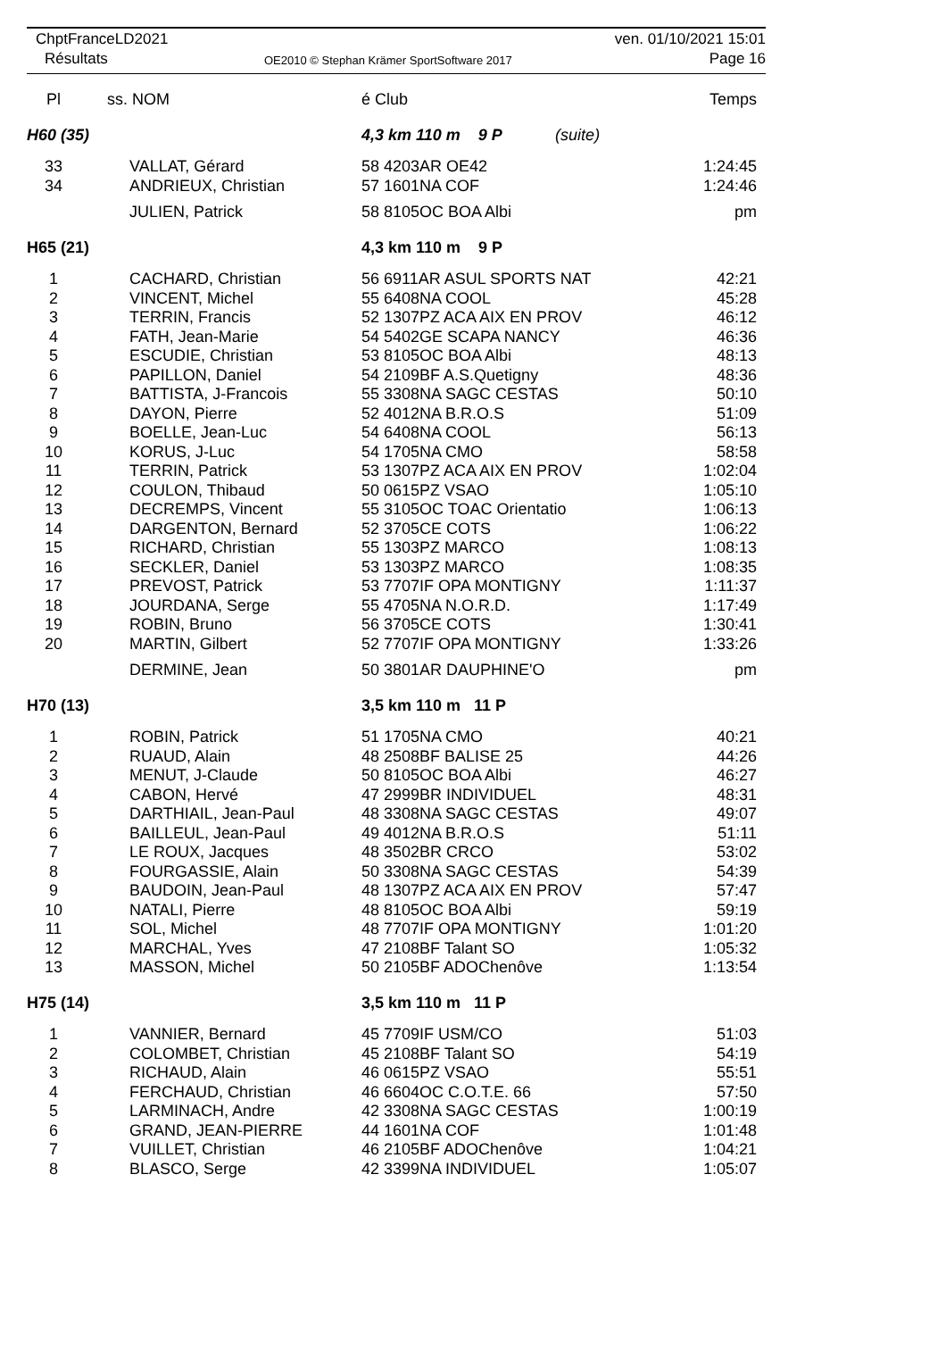ChptFranceLD2021
Résultats
OE2010 © Stephan Krämer SportSoftware 2017
ven. 01/10/2021 15:01
Page 16
| Pl | ss. NOM | é Club | Temps |
| H60 (35) | | 4,3 km 110 m 9 P (suite) | |
| 33 | VALLAT, Gérard | 58 4203AR OE42 | 1:24:45 |
| 34 | ANDRIEUX, Christian | 57 1601NA COF | 1:24:46 |
| | JULIEN, Patrick | 58 8105OC BOA Albi | pm |
| H65 (21) | | 4,3 km 110 m 9 P | |
| 1 | CACHARD, Christian | 56 6911AR ASUL SPORTS NAT | 42:21 |
| 2 | VINCENT, Michel | 55 6408NA COOL | 45:28 |
| 3 | TERRIN, Francis | 52 1307PZ ACA AIX EN PROV | 46:12 |
| 4 | FATH, Jean-Marie | 54 5402GE SCAPA NANCY | 46:36 |
| 5 | ESCUDIE, Christian | 53 8105OC BOA Albi | 48:13 |
| 6 | PAPILLON, Daniel | 54 2109BF A.S.Quetigny | 48:36 |
| 7 | BATTISTA, J-Francois | 55 3308NA SAGC CESTAS | 50:10 |
| 8 | DAYON, Pierre | 52 4012NA B.R.O.S | 51:09 |
| 9 | BOELLE, Jean-Luc | 54 6408NA COOL | 56:13 |
| 10 | KORUS, J-Luc | 54 1705NA CMO | 58:58 |
| 11 | TERRIN, Patrick | 53 1307PZ ACA AIX EN PROV | 1:02:04 |
| 12 | COULON, Thibaud | 50 0615PZ VSAO | 1:05:10 |
| 13 | DECREMPS, Vincent | 55 3105OC TOAC Orientatio | 1:06:13 |
| 14 | DARGENTON, Bernard | 52 3705CE COTS | 1:06:22 |
| 15 | RICHARD, Christian | 55 1303PZ MARCO | 1:08:13 |
| 16 | SECKLER, Daniel | 53 1303PZ MARCO | 1:08:35 |
| 17 | PREVOST, Patrick | 53 7707IF OPA MONTIGNY | 1:11:37 |
| 18 | JOURDANA, Serge | 55 4705NA N.O.R.D. | 1:17:49 |
| 19 | ROBIN, Bruno | 56 3705CE COTS | 1:30:41 |
| 20 | MARTIN, Gilbert | 52 7707IF OPA MONTIGNY | 1:33:26 |
| | DERMINE, Jean | 50 3801AR DAUPHINE'O | pm |
| H70 (13) | | 3,5 km 110 m 11 P | |
| 1 | ROBIN, Patrick | 51 1705NA CMO | 40:21 |
| 2 | RUAUD, Alain | 48 2508BF BALISE 25 | 44:26 |
| 3 | MENUT, J-Claude | 50 8105OC BOA Albi | 46:27 |
| 4 | CABON, Hervé | 47 2999BR INDIVIDUEL | 48:31 |
| 5 | DARTHIAIL, Jean-Paul | 48 3308NA SAGC CESTAS | 49:07 |
| 6 | BAILLEUL, Jean-Paul | 49 4012NA B.R.O.S | 51:11 |
| 7 | LE ROUX, Jacques | 48 3502BR CRCO | 53:02 |
| 8 | FOURGASSIE, Alain | 50 3308NA SAGC CESTAS | 54:39 |
| 9 | BAUDOIN, Jean-Paul | 48 1307PZ ACA AIX EN PROV | 57:47 |
| 10 | NATALI, Pierre | 48 8105OC BOA Albi | 59:19 |
| 11 | SOL, Michel | 48 7707IF OPA MONTIGNY | 1:01:20 |
| 12 | MARCHAL, Yves | 47 2108BF Talant SO | 1:05:32 |
| 13 | MASSON, Michel | 50 2105BF ADOChenôve | 1:13:54 |
| H75 (14) | | 3,5 km 110 m 11 P | |
| 1 | VANNIER, Bernard | 45 7709IF USM/CO | 51:03 |
| 2 | COLOMBET, Christian | 45 2108BF Talant SO | 54:19 |
| 3 | RICHAUD, Alain | 46 0615PZ VSAO | 55:51 |
| 4 | FERCHAUD, Christian | 46 6604OC C.O.T.E. 66 | 57:50 |
| 5 | LARMINACH, Andre | 42 3308NA SAGC CESTAS | 1:00:19 |
| 6 | GRAND, JEAN-PIERRE | 44 1601NA COF | 1:01:48 |
| 7 | VUILLET, Christian | 46 2105BF ADOChenôve | 1:04:21 |
| 8 | BLASCO, Serge | 42 3399NA INDIVIDUEL | 1:05:07 |